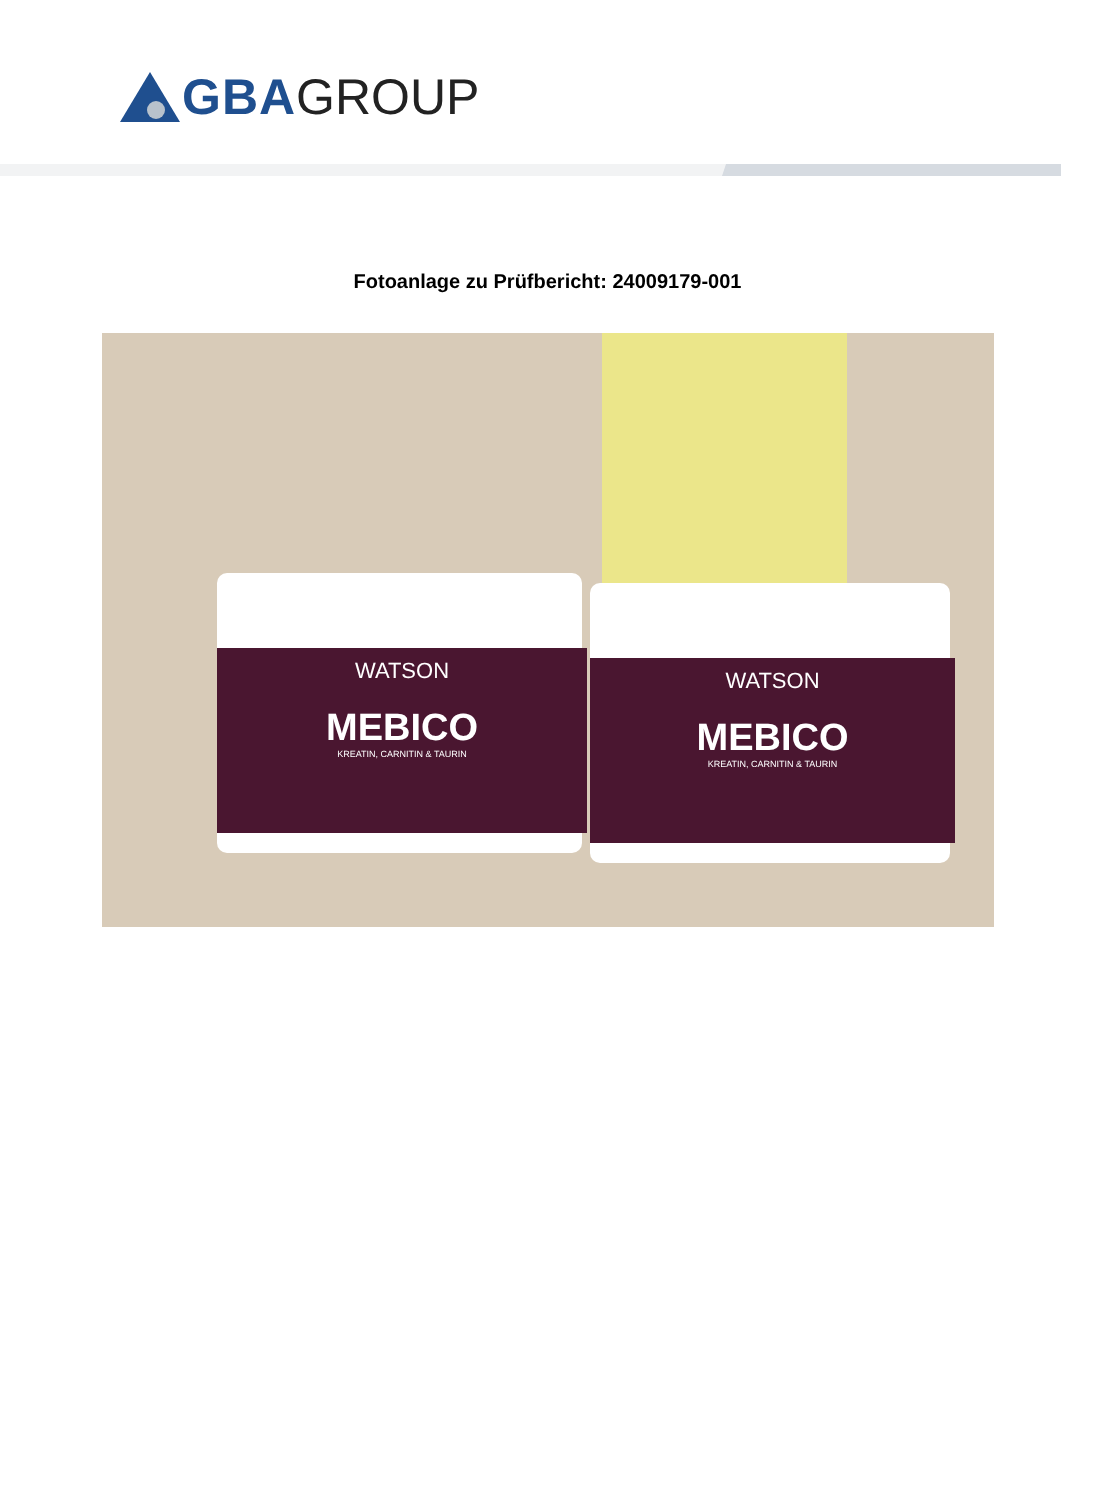GBA GROUP
Fotoanlage zu Prüfbericht: 24009179-001
WATSON
MEBICO
KREATIN, CARNITIN & TAURIN
WATSON
MEBICO
KREATIN, CARNITIN & TAURIN